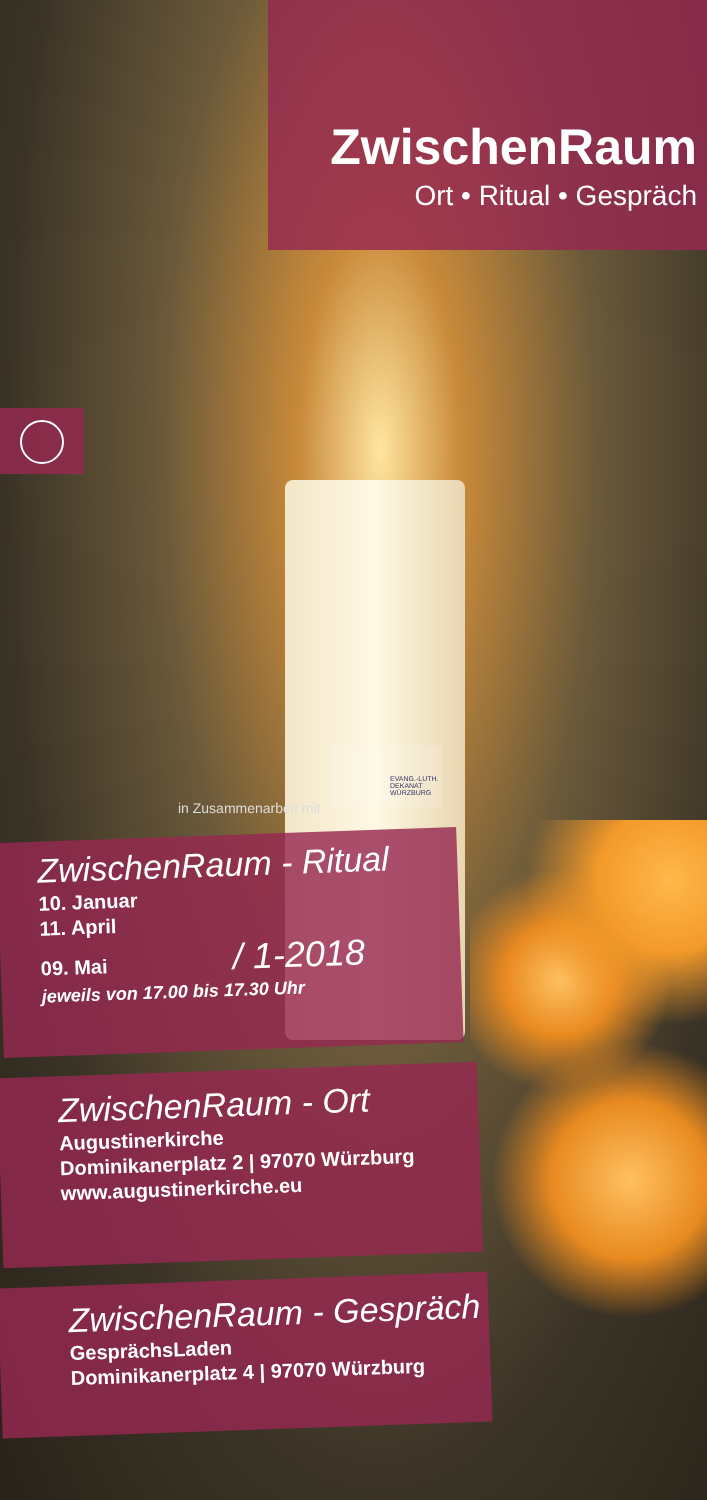ZwischenRaum
Ort • Ritual • Gespräch
in Zusammenarbeit mit
EVANG.-LUTH. DEKANAT WÜRZBURG
ZwischenRaum - Ritual
10. Januar
11. April
09. Mai / 1-2018
jeweils von 17.00 bis 17.30 Uhr
ZwischenRaum - Ort
Augustinerkirche
Dominikanerplatz 2 | 97070 Würzburg
www.augustinerkirche.eu
ZwischenRaum - Gespräch
GesprächsLaden
Dominikanerplatz 4 | 97070 Würzburg